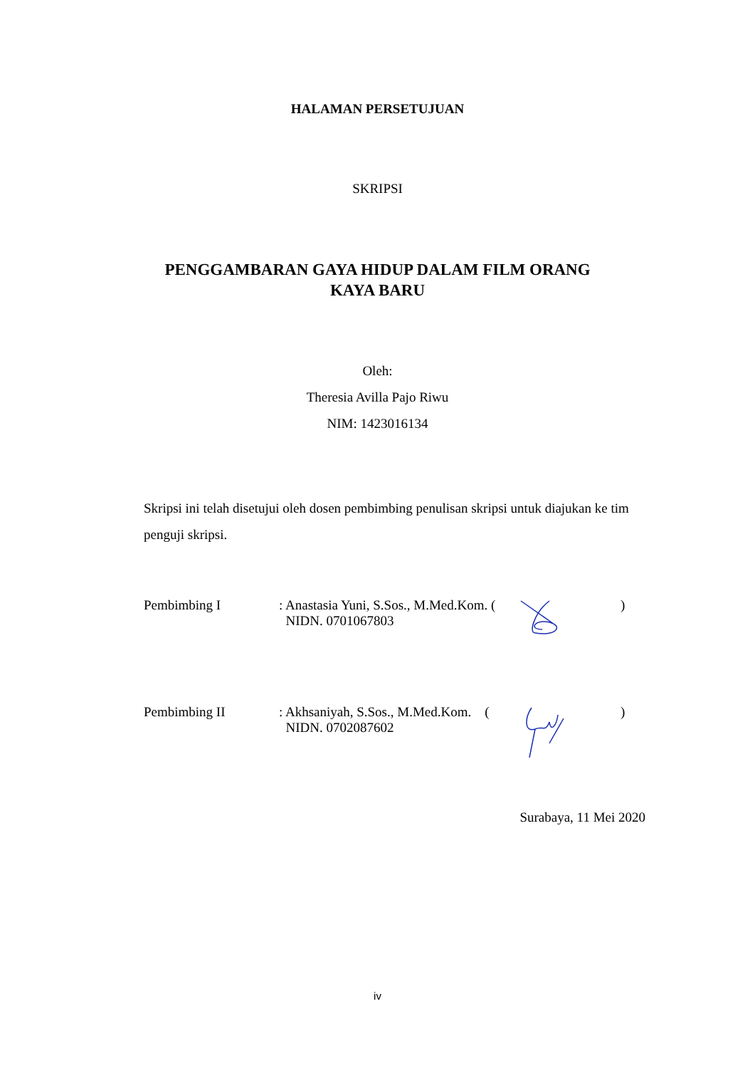HALAMAN PERSETUJUAN
SKRIPSI
PENGGAMBARAN GAYA HIDUP DALAM FILM ORANG
KAYA BARU
Oleh:
Theresia Avilla Pajo Riwu
NIM: 1423016134
Skripsi ini telah disetujui oleh dosen pembimbing penulisan skripsi untuk diajukan ke tim penguji skripsi.
Pembimbing I : Anastasia Yuni, S.Sos., M.Med.Kom. (
NIDN. 0701067803
)
Pembimbing II : Akhsaniyah, S.Sos., M.Med.Kom. (
NIDN. 0702087602
)
Surabaya, 11 Mei 2020
iv